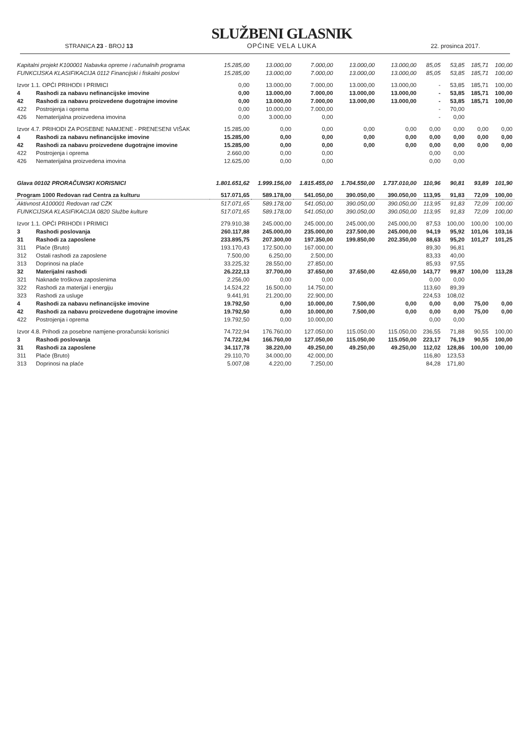STRANICA 23 - BROJ 13
SLUŽBENI GLASNIK
OPĆINE VELA LUKA
22. prosinca 2017.
| Kapitalni projekt K100001 Nabavka opreme i računalnih programa | | 15.285,00 | 13.000,00 | 7.000,00 | 13.000,00 | 13.000,00 | 85,05 | 53,85 | 185,71 | 100,00 |
| FUNKCIJSKA KLASIFIKACIJA 0112 Financijski i fiskalni poslovi | | 15.285,00 | 13.000,00 | 7.000,00 | 13.000,00 | 13.000,00 | 85,05 | 53,85 | 185,71 | 100,00 |
| Izvor 1.1. OPĆI PRIHODI I PRIMICI | | 0,00 | 13.000,00 | 7.000,00 | 13.000,00 | 13.000,00 | - | 53,85 | 185,71 | 100,00 |
| 4 | Rashodi za nabavu nefinancijske imovine | 0,00 | 13.000,00 | 7.000,00 | 13.000,00 | 13.000,00 | - | 53,85 | 185,71 | 100,00 |
| 42 | Rashodi za nabavu proizvedene dugotrajne imovine | 0,00 | 13.000,00 | 7.000,00 | 13.000,00 | 13.000,00 | - | 53,85 | 185,71 | 100,00 |
| 422 | Postrojenja i oprema | 0,00 | 10.000,00 | 7.000,00 | | | - | 70,00 | | |
| 426 | Nematerijalna proizvedena imovina | 0,00 | 3.000,00 | 0,00 | | | - | 0,00 | | |
| Izvor 4.7. PRIHODI ZA POSEBNE NAMJENE - PRENESENI VIŠAK | | 15.285,00 | 0,00 | 0,00 | 0,00 | 0,00 | 0,00 | 0,00 | 0,00 | 0,00 |
| 4 | Rashodi za nabavu nefinancijske imovine | 15.285,00 | 0,00 | 0,00 | 0,00 | 0,00 | 0,00 | 0,00 | 0,00 | 0,00 |
| 42 | Rashodi za nabavu proizvedene dugotrajne imovine | 15.285,00 | 0,00 | 0,00 | 0,00 | 0,00 | 0,00 | 0,00 | 0,00 | 0,00 |
| 422 | Postrojenja i oprema | 2.660,00 | 0,00 | 0,00 | | | 0,00 | 0,00 | | |
| 426 | Nematerijalna proizvedena imovina | 12.625,00 | 0,00 | 0,00 | | | 0,00 | 0,00 | | |
| Glava 00102 PRORAČUNSKI KORISNICI | | 1.801.651,62 | 1.999.156,00 | 1.815.455,00 | 1.704.550,00 | 1.737.010,00 | 110,96 | 90,81 | 93,89 | 101,90 |
| Program 1000 Redovan rad Centra za kulturu | | 517.071,65 | 589.178,00 | 541.050,00 | 390.050,00 | 390.050,00 | 113,95 | 91,83 | 72,09 | 100,00 |
| Aktivnost A100001 Redovan rad CZK | | 517.071,65 | 589.178,00 | 541.050,00 | 390.050,00 | 390.050,00 | 113,95 | 91,83 | 72,09 | 100,00 |
| FUNKCIJSKA KLASIFIKACIJA 0820 Službe kulture | | 517.071,65 | 589.178,00 | 541.050,00 | 390.050,00 | 390.050,00 | 113,95 | 91,83 | 72,09 | 100,00 |
| Izvor 1.1. OPĆI PRIHODI I PRIMICI | | 279.910,38 | 245.000,00 | 245.000,00 | 245.000,00 | 245.000,00 | 87,53 | 100,00 | 100,00 | 100,00 |
| 3 | Rashodi poslovanja | 260.117,88 | 245.000,00 | 235.000,00 | 237.500,00 | 245.000,00 | 94,19 | 95,92 | 101,06 | 103,16 |
| 31 | Rashodi za zaposlene | 233.895,75 | 207.300,00 | 197.350,00 | 199.850,00 | 202.350,00 | 88,63 | 95,20 | 101,27 | 101,25 |
| 311 | Plaće (Bruto) | 193.170,43 | 172.500,00 | 167.000,00 | | | 89,30 | 96,81 | | |
| 312 | Ostali rashodi za zaposlene | 7.500,00 | 6.250,00 | 2.500,00 | | | 83,33 | 40,00 | | |
| 313 | Doprinosi na plaće | 33.225,32 | 28.550,00 | 27.850,00 | | | 85,93 | 97,55 | | |
| 32 | Materijalni rashodi | 26.222,13 | 37.700,00 | 37.650,00 | 37.650,00 | 42.650,00 | 143,77 | 99,87 | 100,00 | 113,28 |
| 321 | Naknade troškova zaposlenima | 2.256,00 | 0,00 | 0,00 | | | 0,00 | 0,00 | | |
| 322 | Rashodi za materijal i energiju | 14.524,22 | 16.500,00 | 14.750,00 | | | 113,60 | 89,39 | | |
| 323 | Rashodi za usluge | 9.441,91 | 21.200,00 | 22.900,00 | | | 224,53 | 108,02 | | |
| 4 | Rashodi za nabavu nefinancijske imovine | 19.792,50 | 0,00 | 10.000,00 | 7.500,00 | 0,00 | 0,00 | 0,00 | 75,00 | 0,00 |
| 42 | Rashodi za nabavu proizvedene dugotrajne imovine | 19.792,50 | 0,00 | 10.000,00 | 7.500,00 | 0,00 | 0,00 | 0,00 | 75,00 | 0,00 |
| 422 | Postrojenja i oprema | 19.792,50 | 0,00 | 10.000,00 | | | 0,00 | 0,00 | | |
| Izvor 4.8. Prihodi za posebne namjene-proračunski korisnici | | 74.722,94 | 176.760,00 | 127.050,00 | 115.050,00 | 115.050,00 | 236,55 | 71,88 | 90,55 | 100,00 |
| 3 | Rashodi poslovanja | 74.722,94 | 166.760,00 | 127.050,00 | 115.050,00 | 115.050,00 | 223,17 | 76,19 | 90,55 | 100,00 |
| 31 | Rashodi za zaposlene | 34.117,78 | 38.220,00 | 49.250,00 | 49.250,00 | 49.250,00 | 112,02 | 128,86 | 100,00 | 100,00 |
| 311 | Plaće (Bruto) | 29.110,70 | 34.000,00 | 42.000,00 | | | 116,80 | 123,53 | | |
| 313 | Doprinosi na plaće | 5.007,08 | 4.220,00 | 7.250,00 | | | 84,28 | 171,80 | | |